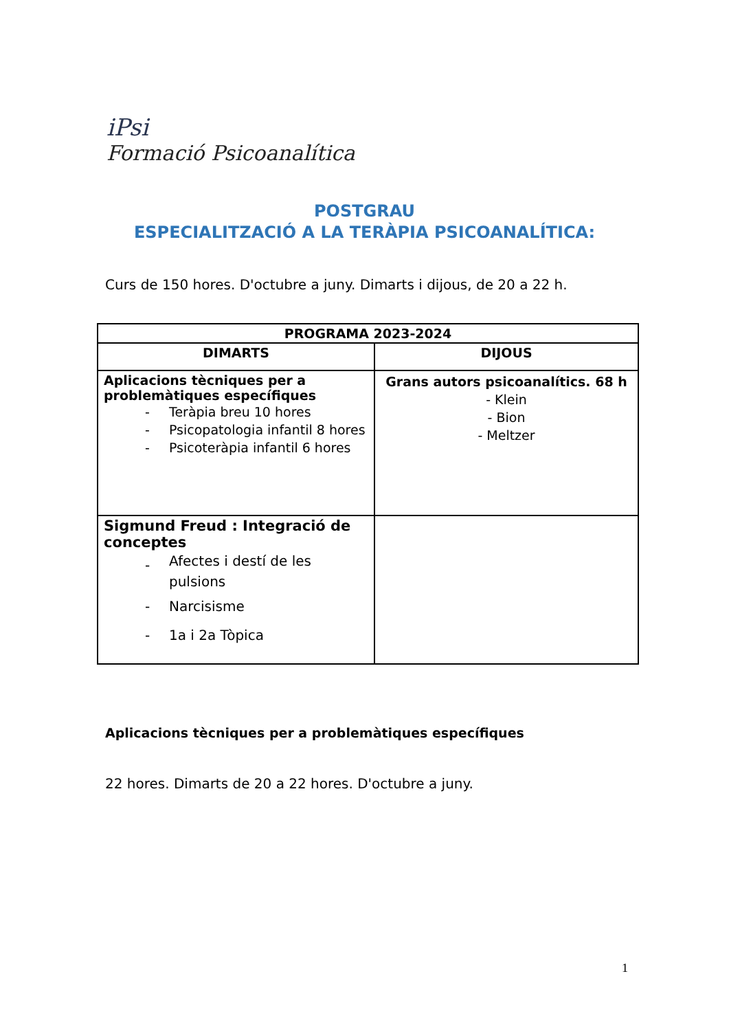iPsi
Formació Psicoanalítica
POSTGRAU
ESPECIALITZACIÓ A LA TERÀPIA PSICOANALÍTICA:
Curs de 150 hores. D'octubre a juny. Dimarts i dijous, de 20 a 22 h.
| PROGRAMA 2023-2024 | |
| --- | --- |
| DIMARTS | DIJOUS |
| Aplicacions tècniques per a problemàtiques específiques - Teràpia breu 10 hores - Psicopatologia infantil 8 hores - Psicoteràpia infantil 6 hores | Grans autors psicoanalítics. 68 h - Klein - Bion - Meltzer |
| Sigmund Freud : Integració de conceptes - Afectes i destí de les pulsions - Narcisisme - 1a i 2a Tòpica | |
Aplicacions tècniques per a problemàtiques específiques
22 hores. Dimarts de 20 a 22 hores. D'octubre a juny.
1